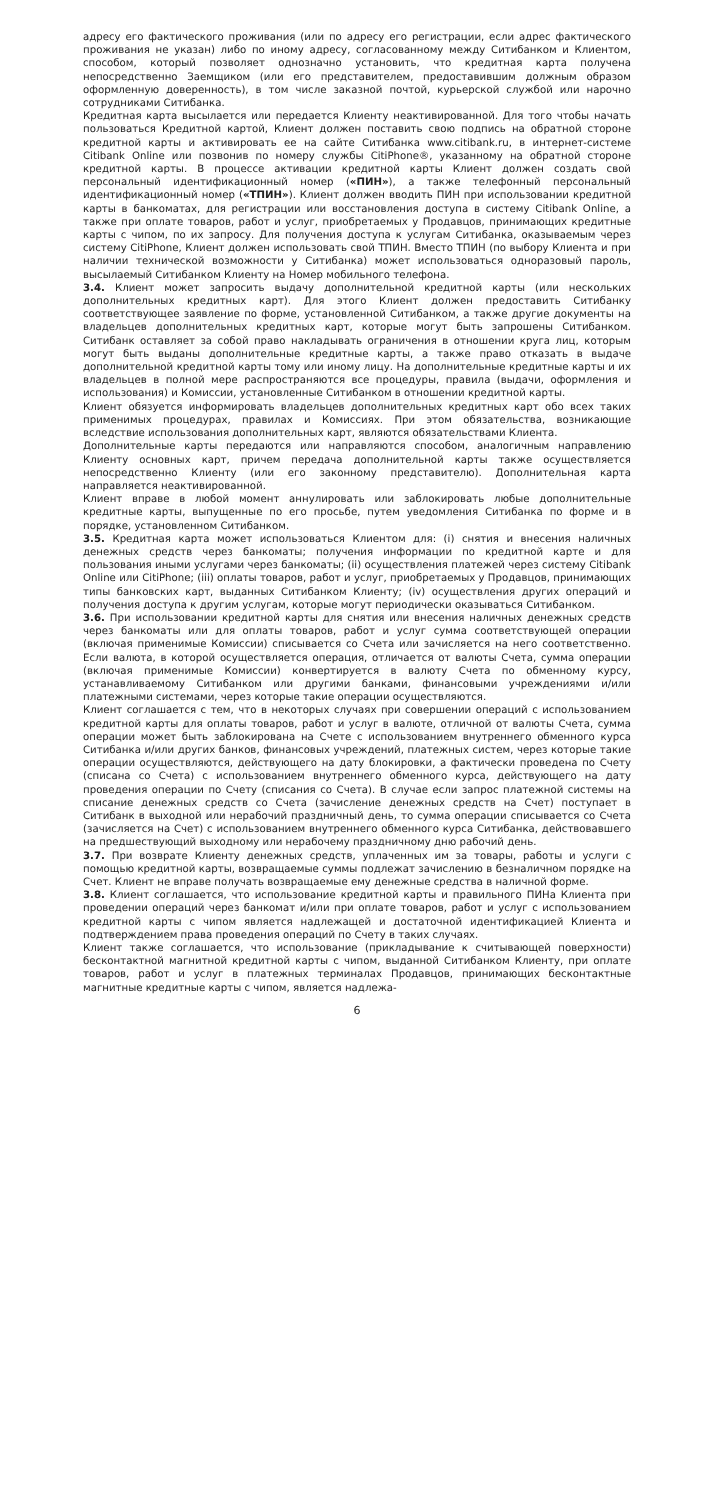адресу его фактического проживания (или по адресу его регистрации, если адрес фактического проживания не указан) либо по иному адресу, согласованному между Ситибанком и Клиентом, способом, который позволяет однозначно установить, что кредитная карта получена непосредственно Заемщиком (или его представителем, предоставившим должным образом оформленную доверенность), в том числе заказной почтой, курьерской службой или нарочно сотрудниками Ситибанка.
Кредитная карта высылается или передается Клиенту неактивированной. Для того чтобы начать пользоваться Кредитной картой, Клиент должен поставить свою подпись на обратной стороне кредитной карты и активировать ее на сайте Ситибанка www.citibank.ru, в интернет-системе Citibank Online или позвонив по номеру службы CitiPhone®, указанному на обратной стороне кредитной карты. В процессе активации кредитной карты Клиент должен создать свой персональный идентификационный номер («ПИН»), а также телефонный персональный идентификационный номер («ТПИН»). Клиент должен вводить ПИН при использовании кредитной карты в банкоматах, для регистрации или восстановления доступа в систему Citibank Online, а также при оплате товаров, работ и услуг, приобретаемых у Продавцов, принимающих кредитные карты с чипом, по их запросу. Для получения доступа к услугам Ситибанка, оказываемым через систему CitiPhone, Клиент должен использовать свой ТПИН. Вместо ТПИН (по выбору Клиента и при наличии технической возможности у Ситибанка) может использоваться одноразовый пароль, высылаемый Ситибанком Клиенту на Номер мобильного телефона.
3.4. Клиент может запросить выдачу дополнительной кредитной карты (или нескольких дополнительных кредитных карт). Для этого Клиент должен предоставить Ситибанку соответствующее заявление по форме, установленной Ситибанком, а также другие документы на владельцев дополнительных кредитных карт, которые могут быть запрошены Ситибанком. Ситибанк оставляет за собой право накладывать ограничения в отношении круга лиц, которым могут быть выданы дополнительные кредитные карты, а также право отказать в выдаче дополнительной кредитной карты тому или иному лицу. На дополнительные кредитные карты и их владельцев в полной мере распространяются все процедуры, правила (выдачи, оформления и использования) и Комиссии, установленные Ситибанком в отношении кредитной карты.
Клиент обязуется информировать владельцев дополнительных кредитных карт обо всех таких применимых процедурах, правилах и Комиссиях. При этом обязательства, возникающие вследствие использования дополнительных карт, являются обязательствами Клиента.
Дополнительные карты передаются или направляются способом, аналогичным направлению Клиенту основных карт, причем передача дополнительной карты также осуществляется непосредственно Клиенту (или его законному представителю). Дополнительная карта направляется неактивированной.
Клиент вправе в любой момент аннулировать или заблокировать любые дополнительные кредитные карты, выпущенные по его просьбе, путем уведомления Ситибанка по форме и в порядке, установленном Ситибанком.
3.5. Кредитная карта может использоваться Клиентом для: (i) снятия и внесения наличных денежных средств через банкоматы; получения информации по кредитной карте и для пользования иными услугами через банкоматы; (ii) осуществления платежей через систему Citibank Online или CitiPhone; (iii) оплаты товаров, работ и услуг, приобретаемых у Продавцов, принимающих типы банковских карт, выданных Ситибанком Клиенту; (iv) осуществления других операций и получения доступа к другим услугам, которые могут периодически оказываться Ситибанком.
3.6. При использовании кредитной карты для снятия или внесения наличных денежных средств через банкоматы или для оплаты товаров, работ и услуг сумма соответствующей операции (включая применимые Комиссии) списывается со Счета или зачисляется на него соответственно. Если валюта, в которой осуществляется операция, отличается от валюты Счета, сумма операции (включая применимые Комиссии) конвертируется в валюту Счета по обменному курсу, устанавливаемому Ситибанком или другими банками, финансовыми учреждениями и/или платежными системами, через которые такие операции осуществляются.
Клиент соглашается с тем, что в некоторых случаях при совершении операций с использованием кредитной карты для оплаты товаров, работ и услуг в валюте, отличной от валюты Счета, сумма операции может быть заблокирована на Счете с использованием внутреннего обменного курса Ситибанка и/или других банков, финансовых учреждений, платежных систем, через которые такие операции осуществляются, действующего на дату блокировки, а фактически проведена по Счету (списана со Счета) с использованием внутреннего обменного курса, действующего на дату проведения операции по Счету (списания со Счета). В случае если запрос платежной системы на списание денежных средств со Счета (зачисление денежных средств на Счет) поступает в Ситибанк в выходной или нерабочий праздничный день, то сумма операции списывается со Счета (зачисляется на Счет) с использованием внутреннего обменного курса Ситибанка, действовавшего на предшествующий выходному или нерабочему праздничному дню рабочий день.
3.7. При возврате Клиенту денежных средств, уплаченных им за товары, работы и услуги с помощью кредитной карты, возвращаемые суммы подлежат зачислению в безналичном порядке на Счет. Клиент не вправе получать возвращаемые ему денежные средства в наличной форме.
3.8. Клиент соглашается, что использование кредитной карты и правильного ПИНа Клиента при проведении операций через банкомат и/или при оплате товаров, работ и услуг с использованием кредитной карты с чипом является надлежащей и достаточной идентификацией Клиента и подтверждением права проведения операций по Счету в таких случаях.
Клиент также соглашается, что использование (прикладывание к считывающей поверхности) бесконтактной магнитной кредитной карты с чипом, выданной Ситибанком Клиенту, при оплате товаров, работ и услуг в платежных терминалах Продавцов, принимающих бесконтактные магнитные кредитные карты с чипом, является надлежа-
6